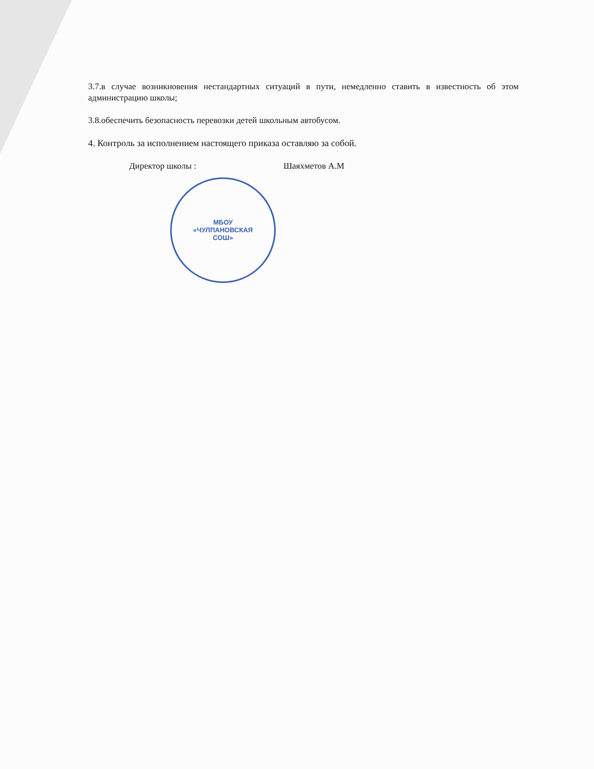3.7.в случае возникновения нестандартных ситуаций в пути, немедленно ставить в известность об этом администрацию школы;
3.8.обеспечить безопасность перевозки детей школьным автобусом.
4. Контроль за исполнением настоящего приказа оставляю за собой.
Директор школы : Шаяхметов А.М
МБОУ
«ЧУЛПАНОВСКАЯ
СОШ»